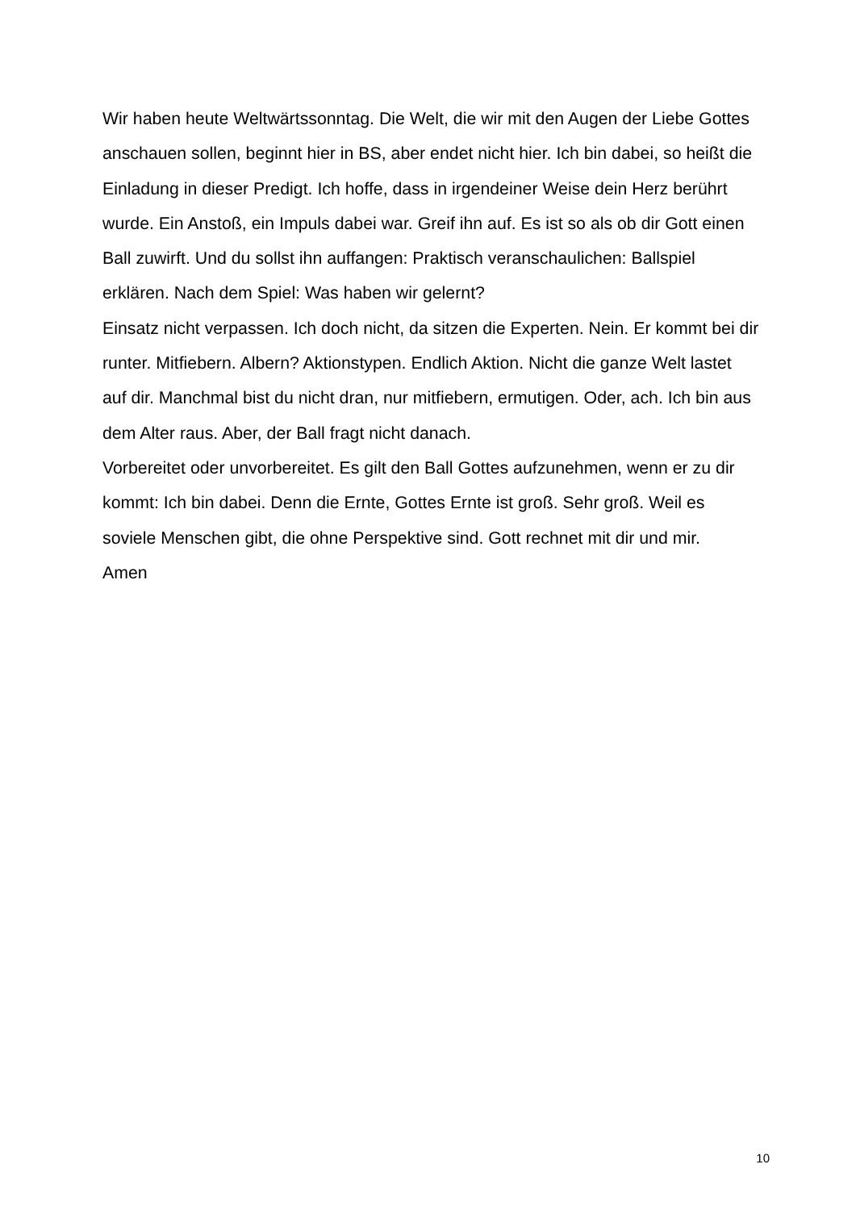Wir haben heute Weltwärtssonntag. Die Welt, die wir mit den Augen der Liebe Gottes anschauen sollen, beginnt hier in BS, aber endet nicht hier. Ich bin dabei, so heißt die Einladung in dieser Predigt. Ich hoffe, dass in irgendeiner Weise dein Herz berührt wurde. Ein Anstoß, ein Impuls dabei war. Greif ihn auf. Es ist so als ob dir Gott einen Ball zuwirft. Und du sollst ihn auffangen: Praktisch veranschaulichen: Ballspiel erklären. Nach dem Spiel: Was haben wir gelernt?
Einsatz nicht verpassen. Ich doch nicht, da sitzen die Experten. Nein. Er kommt bei dir runter. Mitfiebern. Albern? Aktionstypen. Endlich Aktion. Nicht die ganze Welt lastet auf dir. Manchmal bist du nicht dran, nur mitfiebern, ermutigen. Oder, ach. Ich bin aus dem Alter raus. Aber, der Ball fragt nicht danach.
Vorbereitet oder unvorbereitet. Es gilt den Ball Gottes aufzunehmen, wenn er zu dir kommt: Ich bin dabei. Denn die Ernte, Gottes Ernte ist groß. Sehr groß. Weil es soviele Menschen gibt, die ohne Perspektive sind. Gott rechnet mit dir und mir.
Amen
10